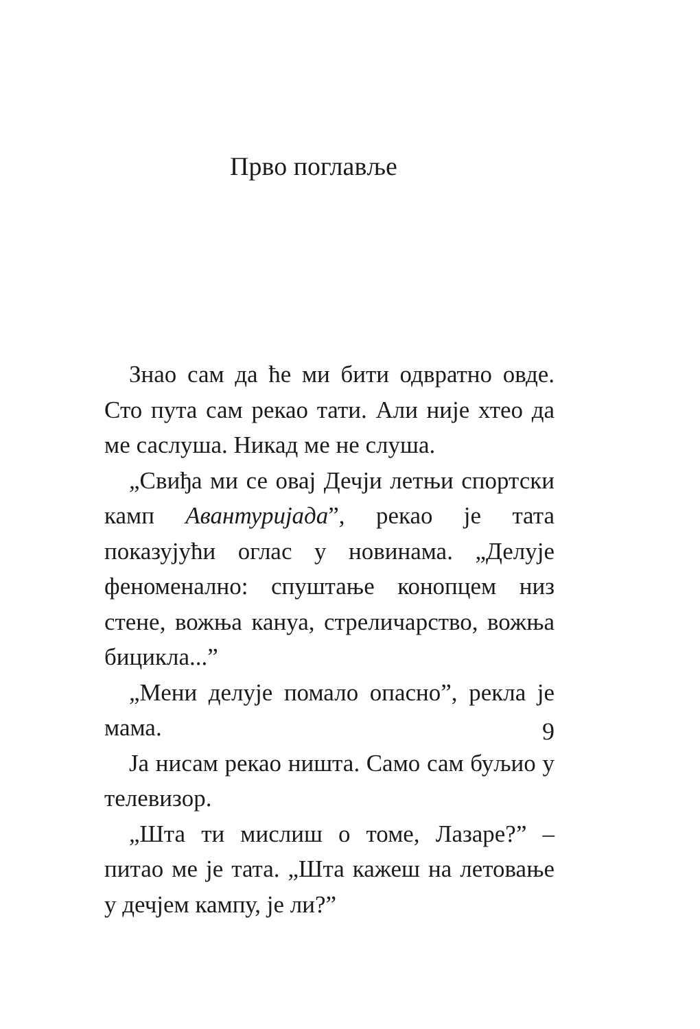Прво поглавље
Знао сам да ће ми бити одвратно овде. Сто пута сам рекао тати. Али није хтео да ме саслуша. Никад ме не слуша.
„Свиђа ми се овај Дечји летњи спортски камп Авантуријада”, рекао је тата показујући оглас у новинама. „Делује феноменално: спуштање конопцем низ стене, вожња кануа, стреличарство, вожња бицикла...”
„Мени делује помало опасно”, рекла је мама.
Ја нисам рекао ништа. Само сам буљио у телевизор.
„Шта ти мислиш о томе, Лазаре?” – питао ме је тата. „Шта кажеш на летовање у дечјем кампу, је ли?”
9